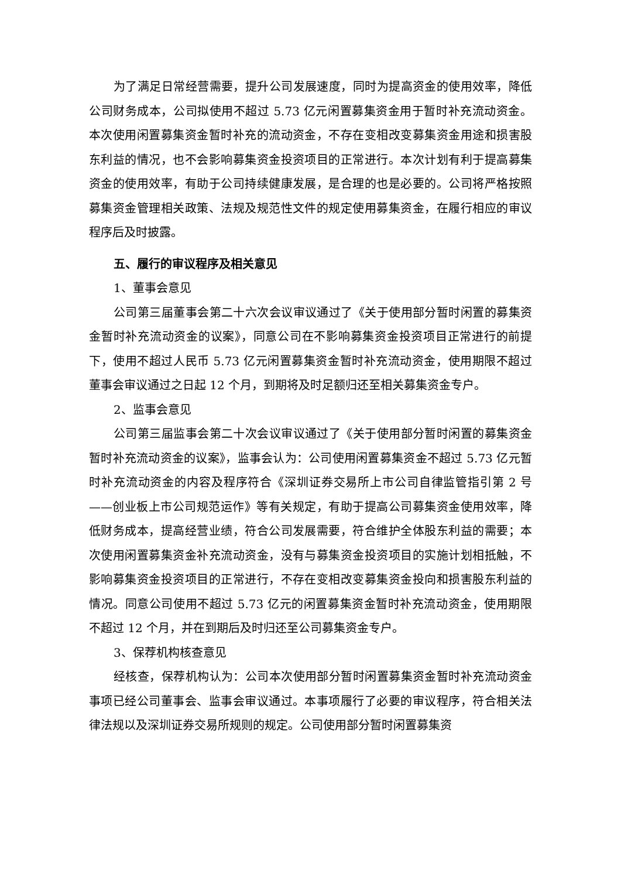为了满足日常经营需要，提升公司发展速度，同时为提高资金的使用效率，降低公司财务成本，公司拟使用不超过 5.73 亿元闲置募集资金用于暂时补充流动资金。本次使用闲置募集资金暂时补充的流动资金，不存在变相改变募集资金用途和损害股东利益的情况，也不会影响募集资金投资项目的正常进行。本次计划有利于提高募集资金的使用效率，有助于公司持续健康发展，是合理的也是必要的。公司将严格按照募集资金管理相关政策、法规及规范性文件的规定使用募集资金，在履行相应的审议程序后及时披露。
五、履行的审议程序及相关意见
1、董事会意见
公司第三届董事会第二十六次会议审议通过了《关于使用部分暂时闲置的募集资金暂时补充流动资金的议案》，同意公司在不影响募集资金投资项目正常进行的前提下，使用不超过人民币 5.73 亿元闲置募集资金暂时补充流动资金，使用期限不超过董事会审议通过之日起 12 个月，到期将及时足额归还至相关募集资金专户。
2、监事会意见
公司第三届监事会第二十次会议审议通过了《关于使用部分暂时闲置的募集资金暂时补充流动资金的议案》，监事会认为：公司使用闲置募集资金不超过 5.73 亿元暂时补充流动资金的内容及程序符合《深圳证券交易所上市公司自律监管指引第 2 号——创业板上市公司规范运作》等有关规定，有助于提高公司募集资金使用效率，降低财务成本，提高经营业绩，符合公司发展需要，符合维护全体股东利益的需要；本次使用闲置募集资金补充流动资金，没有与募集资金投资项目的实施计划相抵触，不影响募集资金投资项目的正常进行，不存在变相改变募集资金投向和损害股东利益的情况。同意公司使用不超过 5.73 亿元的闲置募集资金暂时补充流动资金，使用期限不超过 12 个月，并在到期后及时归还至公司募集资金专户。
3、保荐机构核查意见
经核查，保荐机构认为：公司本次使用部分暂时闲置募集资金暂时补充流动资金事项已经公司董事会、监事会审议通过。本事项履行了必要的审议程序，符合相关法律法规以及深圳证券交易所规则的规定。公司使用部分暂时闲置募集资